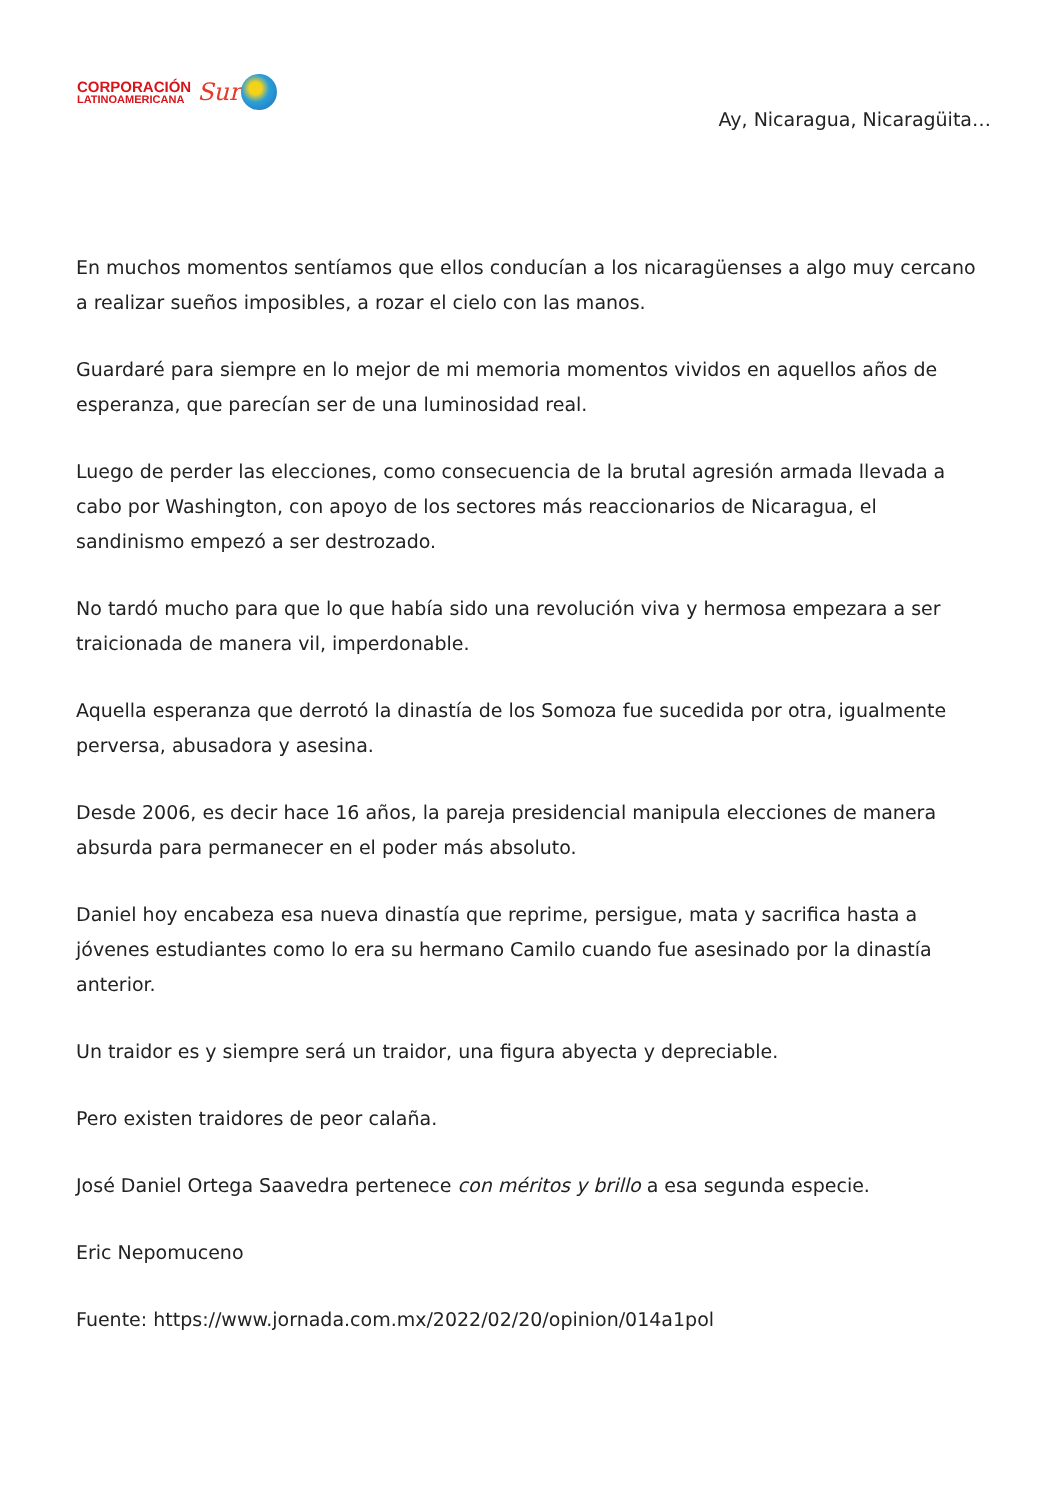CORPORACIÓN
LATINOAMERICANA
Sur
Ay, Nicaragua, Nicaragüita…
En muchos momentos sentíamos que ellos conducían a los nicaragüenses a algo muy cercano a realizar sueños imposibles, a rozar el cielo con las manos.
Guardaré para siempre en lo mejor de mi memoria momentos vividos en aquellos años de esperanza, que parecían ser de una luminosidad real.
Luego de perder las elecciones, como consecuencia de la brutal agresión armada llevada a cabo por Washington, con apoyo de los sectores más reaccionarios de Nicaragua, el sandinismo empezó a ser destrozado.
No tardó mucho para que lo que había sido una revolución viva y hermosa empezara a ser traicionada de manera vil, imperdonable.
Aquella esperanza que derrotó la dinastía de los Somoza fue sucedida por otra, igualmente perversa, abusadora y asesina.
Desde 2006, es decir hace 16 años, la pareja presidencial manipula elecciones de manera absurda para permanecer en el poder más absoluto.
Daniel hoy encabeza esa nueva dinastía que reprime, persigue, mata y sacrifica hasta a jóvenes estudiantes como lo era su hermano Camilo cuando fue asesinado por la dinastía anterior.
Un traidor es y siempre será un traidor, una figura abyecta y depreciable.
Pero existen traidores de peor calaña.
José Daniel Ortega Saavedra pertenece con méritos y brillo a esa segunda especie.
Eric Nepomuceno
Fuente: https://www.jornada.com.mx/2022/02/20/opinion/014a1pol